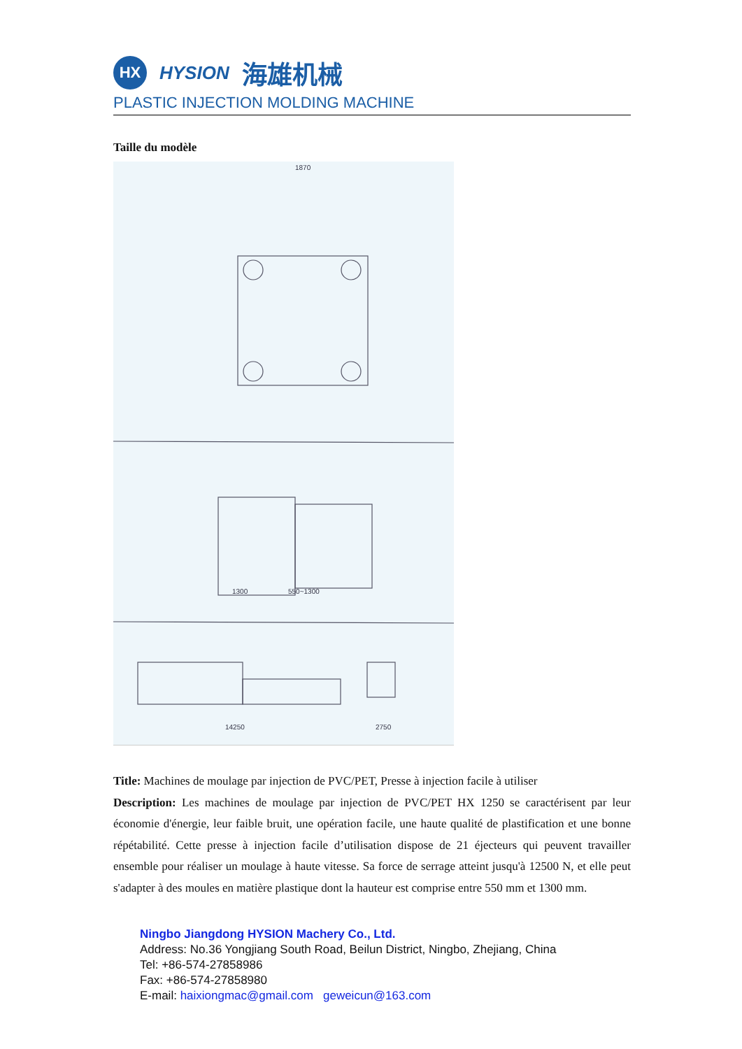HX
HYSION 海雄机械
PLASTIC INJECTION MOLDING MACHINE
Taille du modèle
1870
1300
550~1300
14250
2750
Title: Machines de moulage par injection de PVC/PET, Presse à injection facile à utiliser
Description: Les machines de moulage par injection de PVC/PET HX 1250 se caractérisent par leur économie d'énergie, leur faible bruit, une opération facile, une haute qualité de plastification et une bonne répétabilité. Cette presse à injection facile d’utilisation dispose de 21 éjecteurs qui peuvent travailler ensemble pour réaliser un moulage à haute vitesse. Sa force de serrage atteint jusqu'à 12500 N, et elle peut s'adapter à des moules en matière plastique dont la hauteur est comprise entre 550 mm et 1300 mm.
Ningbo Jiangdong HYSION Machery Co., Ltd.
Address: No.36 Yongjiang South Road, Beilun District, Ningbo, Zhejiang, China
Tel: +86-574-27858986
Fax: +86-574-27858980
E-mail: haixiongmac@gmail.com geweicun@163.com